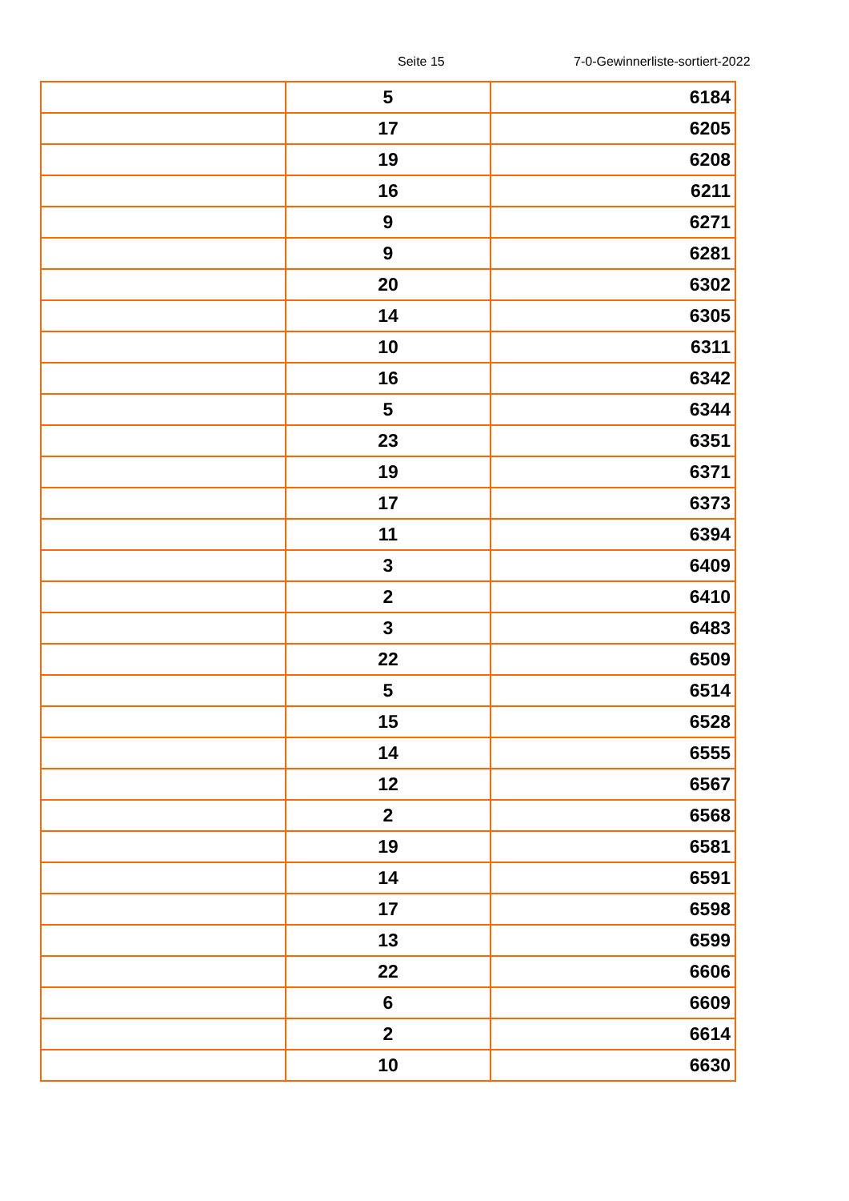Seite 15 7-0-Gewinnerliste-sortiert-2022
| | 5 | 6184 |
| | 17 | 6205 |
| | 19 | 6208 |
| | 16 | 6211 |
| | 9 | 6271 |
| | 9 | 6281 |
| | 20 | 6302 |
| | 14 | 6305 |
| | 10 | 6311 |
| | 16 | 6342 |
| | 5 | 6344 |
| | 23 | 6351 |
| | 19 | 6371 |
| | 17 | 6373 |
| | 11 | 6394 |
| | 3 | 6409 |
| | 2 | 6410 |
| | 3 | 6483 |
| | 22 | 6509 |
| | 5 | 6514 |
| | 15 | 6528 |
| | 14 | 6555 |
| | 12 | 6567 |
| | 2 | 6568 |
| | 19 | 6581 |
| | 14 | 6591 |
| | 17 | 6598 |
| | 13 | 6599 |
| | 22 | 6606 |
| | 6 | 6609 |
| | 2 | 6614 |
| | 10 | 6630 |